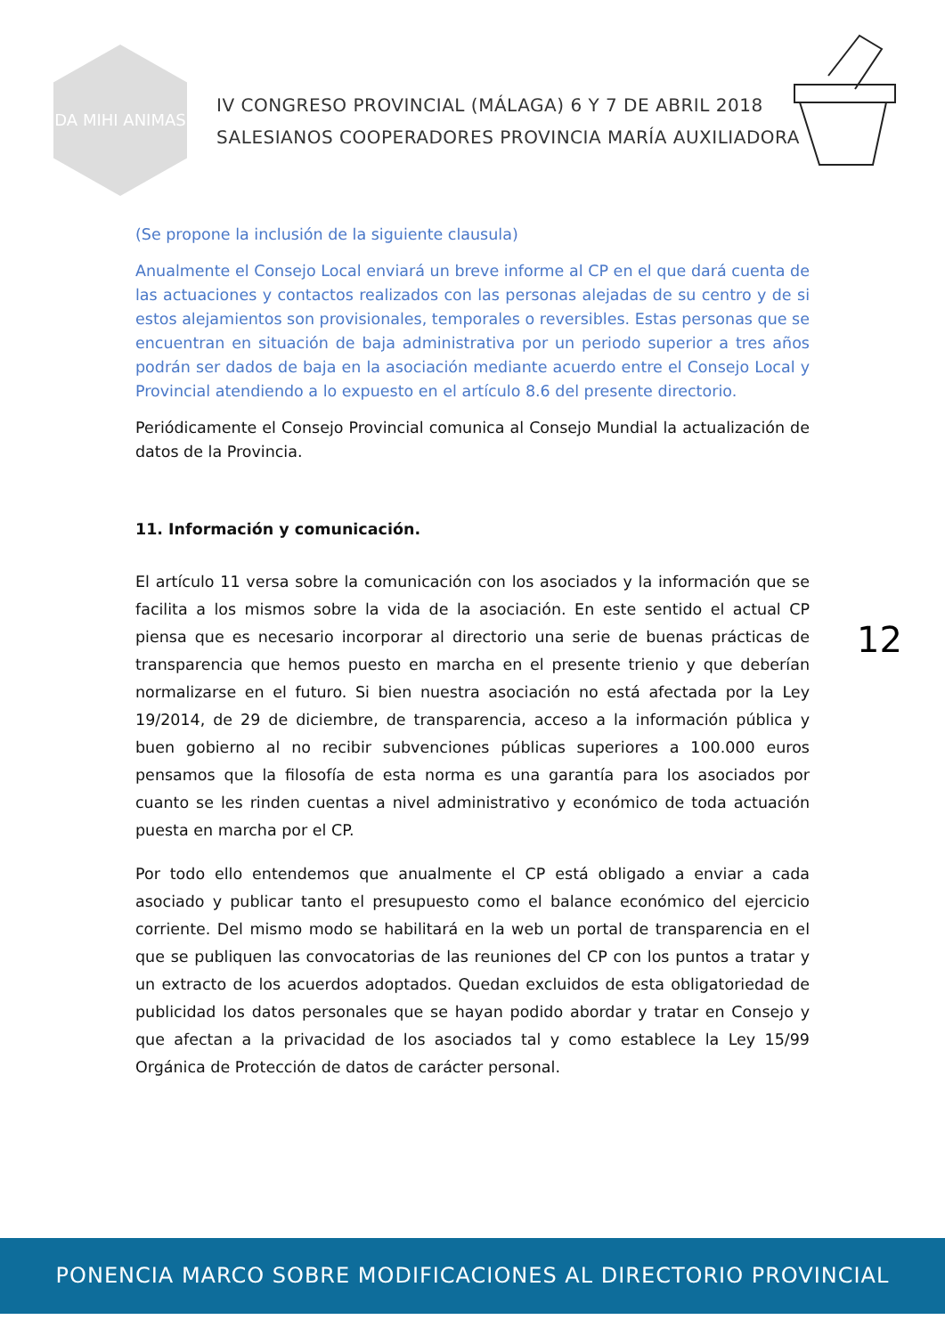DA MIHI ANIMAS
IV CONGRESO PROVINCIAL (MÁLAGA) 6 Y 7 DE ABRIL 2018
SALESIANOS COOPERADORES PROVINCIA MARÍA AUXILIADORA
(Se propone la inclusión de la siguiente clausula)
Anualmente el Consejo Local enviará un breve informe al CP en el que dará cuenta de las actuaciones y contactos realizados con las personas alejadas de su centro y de si estos alejamientos son provisionales, temporales o reversibles. Estas personas que se encuentran en situación de baja administrativa por un periodo superior a tres años podrán ser dados de baja en la asociación mediante acuerdo entre el Consejo Local y Provincial atendiendo a lo expuesto en el artículo 8.6 del presente directorio.
Periódicamente el Consejo Provincial comunica al Consejo Mundial la actualización de datos de la Provincia.
11. Información y comunicación.
El artículo 11 versa sobre la comunicación con los asociados y la información que se facilita a los mismos sobre la vida de la asociación. En este sentido el actual CP piensa que es necesario incorporar al directorio una serie de buenas prácticas de transparencia que hemos puesto en marcha en el presente trienio y que deberían normalizarse en el futuro. Si bien nuestra asociación no está afectada por la Ley 19/2014, de 29 de diciembre, de transparencia, acceso a la información pública y buen gobierno al no recibir subvenciones públicas superiores a 100.000 euros pensamos que la filosofía de esta norma es una garantía para los asociados por cuanto se les rinden cuentas a nivel administrativo y económico de toda actuación puesta en marcha por el CP.
Por todo ello entendemos que anualmente el CP está obligado a enviar a cada asociado y publicar tanto el presupuesto como el balance económico del ejercicio corriente. Del mismo modo se habilitará en la web un portal de transparencia en el que se publiquen las convocatorias de las reuniones del CP con los puntos a tratar y un extracto de los acuerdos adoptados. Quedan excluidos de esta obligatoriedad de publicidad los datos personales que se hayan podido abordar y tratar en Consejo y que afectan a la privacidad de los asociados tal y como establece la Ley 15/99 Orgánica de Protección de datos de carácter personal.
12
PONENCIA MARCO SOBRE MODIFICACIONES AL DIRECTORIO PROVINCIAL